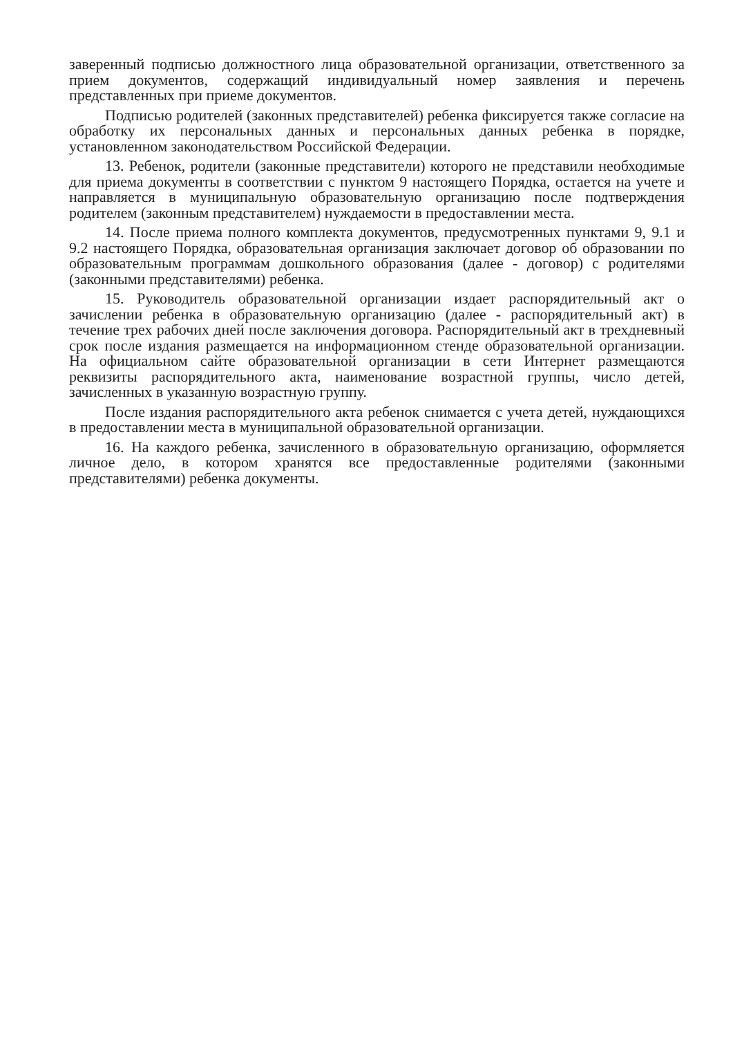заверенный подписью должностного лица образовательной организации, ответственного за прием документов, содержащий индивидуальный номер заявления и перечень представленных при приеме документов.
Подписью родителей (законных представителей) ребенка фиксируется также согласие на обработку их персональных данных и персональных данных ребенка в порядке, установленном законодательством Российской Федерации.
13. Ребенок, родители (законные представители) которого не представили необходимые для приема документы в соответствии с пунктом 9 настоящего Порядка, остается на учете и направляется в муниципальную образовательную организацию после подтверждения родителем (законным представителем) нуждаемости в предоставлении места.
14. После приема полного комплекта документов, предусмотренных пунктами 9, 9.1 и 9.2 настоящего Порядка, образовательная организация заключает договор об образовании по образовательным программам дошкольного образования (далее - договор) с родителями (законными представителями) ребенка.
15. Руководитель образовательной организации издает распорядительный акт о зачислении ребенка в образовательную организацию (далее - распорядительный акт) в течение трех рабочих дней после заключения договора. Распорядительный акт в трехдневный срок после издания размещается на информационном стенде образовательной организации. На официальном сайте образовательной организации в сети Интернет размещаются реквизиты распорядительного акта, наименование возрастной группы, число детей, зачисленных в указанную возрастную группу.
После издания распорядительного акта ребенок снимается с учета детей, нуждающихся в предоставлении места в муниципальной образовательной организации.
16. На каждого ребенка, зачисленного в образовательную организацию, оформляется личное дело, в котором хранятся все предоставленные родителями (законными представителями) ребенка документы.